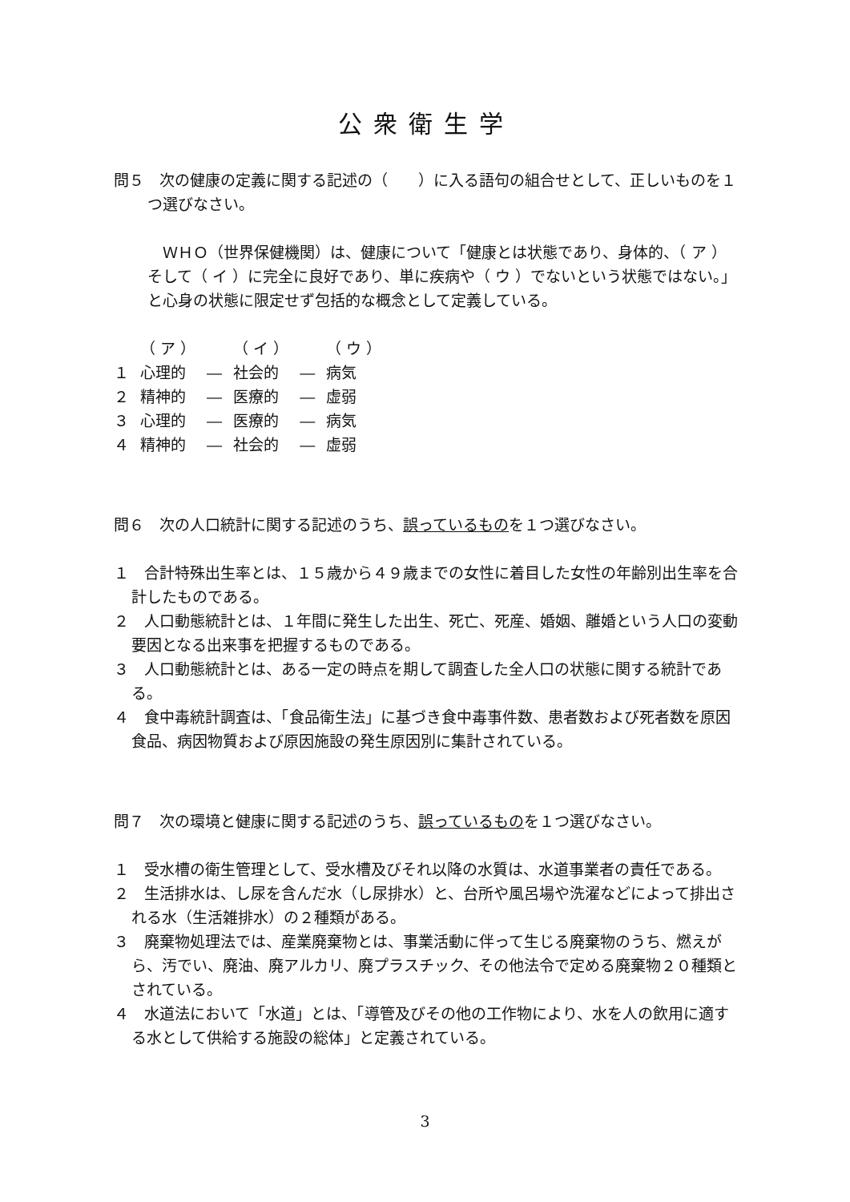公衆衛生学
問５　次の健康の定義に関する記述の（　　）に入る語句の組合せとして、正しいものを１つ選びなさい。
　ＷＨＯ（世界保健機関）は、健康について「健康とは状態であり、身体的、（ ア ）そして（ イ ）に完全に良好であり、単に疾病や（ ウ ）でないという状態ではない。」と心身の状態に限定せず包括的な概念として定義している。
| | （ ア ） | | （ イ ） | | （ ウ ） |
| １ | 心理的 | ― | 社会的 | ― | 病気 |
| ２ | 精神的 | ― | 医療的 | ― | 虚弱 |
| ３ | 心理的 | ― | 医療的 | ― | 病気 |
| ４ | 精神的 | ― | 社会的 | ― | 虚弱 |
問６　次の人口統計に関する記述のうち、誤っているものを１つ選びなさい。
１　合計特殊出生率とは、１５歳から４９歳までの女性に着目した女性の年齢別出生率を合計したものである。
２　人口動態統計とは、１年間に発生した出生、死亡、死産、婚姻、離婚という人口の変動要因となる出来事を把握するものである。
３　人口動態統計とは、ある一定の時点を期して調査した全人口の状態に関する統計である。
４　食中毒統計調査は、「食品衛生法」に基づき食中毒事件数、患者数および死者数を原因食品、病因物質および原因施設の発生原因別に集計されている。
問７　次の環境と健康に関する記述のうち、誤っているものを１つ選びなさい。
１　受水槽の衛生管理として、受水槽及びそれ以降の水質は、水道事業者の責任である。
２　生活排水は、し尿を含んだ水（し尿排水）と、台所や風呂場や洗濯などによって排出される水（生活雑排水）の２種類がある。
３　廃棄物処理法では、産業廃棄物とは、事業活動に伴って生じる廃棄物のうち、燃えがら、汚でい、廃油、廃アルカリ、廃プラスチック、その他法令で定める廃棄物２０種類とされている。
４　水道法において「水道」とは、「導管及びその他の工作物により、水を人の飲用に適する水として供給する施設の総体」と定義されている。
3